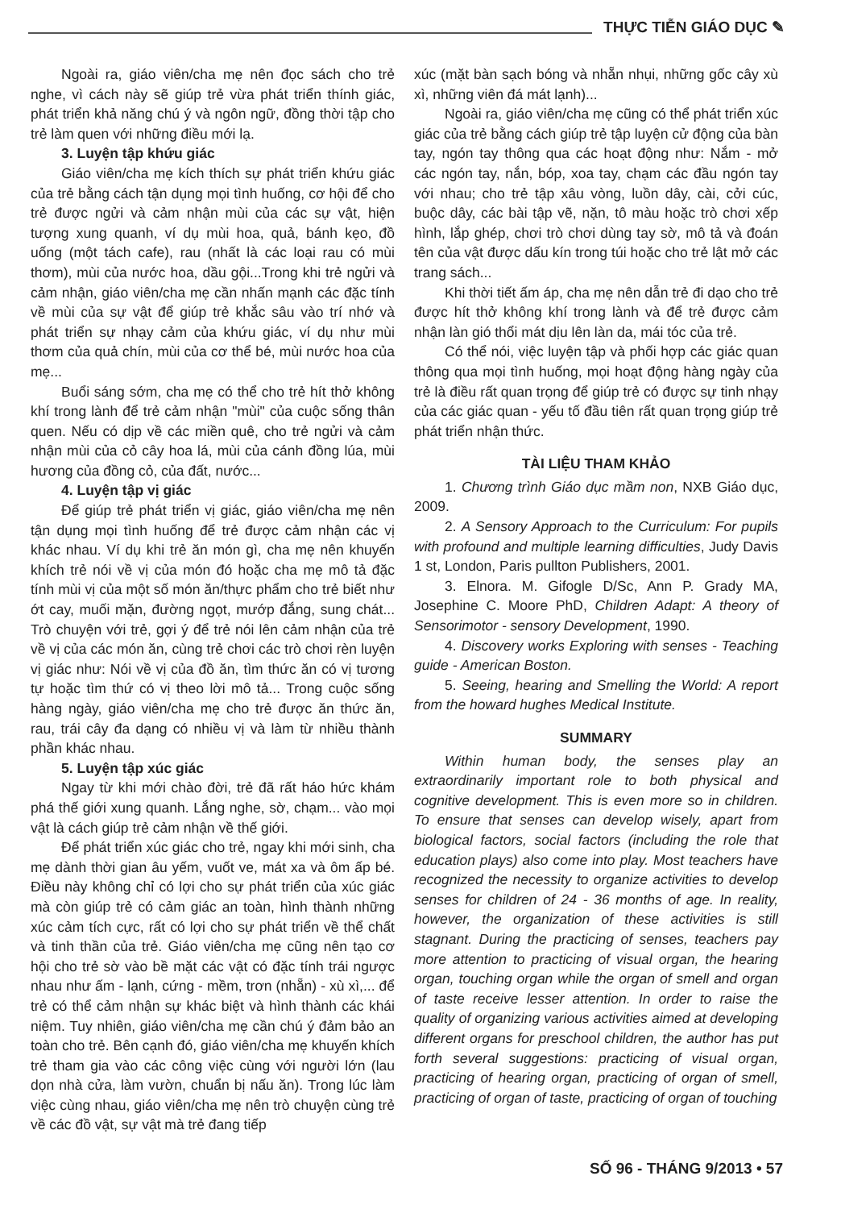THỰC TIỄN GIÁO DỤC ✎
Ngoài ra, giáo viên/cha mẹ nên đọc sách cho trẻ nghe, vì cách này sẽ giúp trẻ vừa phát triển thính giác, phát triển khả năng chú ý và ngôn ngữ, đồng thời tập cho trẻ làm quen với những điều mới lạ.
3. Luyện tập khứu giác
Giáo viên/cha mẹ kích thích sự phát triển khứu giác của trẻ bằng cách tận dụng mọi tình huống, cơ hội để cho trẻ được ngửi và cảm nhận mùi của các sự vật, hiện tượng xung quanh, ví dụ mùi hoa, quả, bánh kẹo, đồ uống (một tách cafe), rau (nhất là các loại rau có mùi thơm), mùi của nước hoa, dầu gội...Trong khi trẻ ngửi và cảm nhận, giáo viên/cha mẹ cần nhấn mạnh các đặc tính về mùi của sự vật để giúp trẻ khắc sâu vào trí nhớ và phát triển sự nhạy cảm của khứu giác, ví dụ như mùi thơm của quả chín, mùi của cơ thể bé, mùi nước hoa của mẹ...
Buổi sáng sớm, cha mẹ có thể cho trẻ hít thở không khí trong lành để trẻ cảm nhận "mùi" của cuộc sống thân quen. Nếu có dịp về các miền quê, cho trẻ ngửi và cảm nhận mùi của cỏ cây hoa lá, mùi của cánh đồng lúa, mùi hương của đồng cỏ, của đất, nước...
4. Luyện tập vị giác
Để giúp trẻ phát triển vị giác, giáo viên/cha mẹ nên tận dụng mọi tình huống để trẻ được cảm nhận các vị khác nhau. Ví dụ khi trẻ ăn món gì, cha mẹ nên khuyến khích trẻ nói về vị của món đó hoặc cha mẹ mô tả đặc tính mùi vị của một số món ăn/thực phẩm cho trẻ biết như ớt cay, muối mặn, đường ngọt, mướp đắng, sung chát... Trò chuyện với trẻ, gợi ý để trẻ nói lên cảm nhận của trẻ về vị của các món ăn, cùng trẻ chơi các trò chơi rèn luyện vị giác như: Nói về vị của đồ ăn, tìm thức ăn có vị tương tự hoặc tìm thứ có vị theo lời mô tả... Trong cuộc sống hàng ngày, giáo viên/cha mẹ cho trẻ được ăn thức ăn, rau, trái cây đa dạng có nhiều vị và làm từ nhiều thành phần khác nhau.
5. Luyện tập xúc giác
Ngay từ khi mới chào đời, trẻ đã rất háo hức khám phá thế giới xung quanh. Lắng nghe, sờ, chạm... vào mọi vật là cách giúp trẻ cảm nhận về thế giới.
Để phát triển xúc giác cho trẻ, ngay khi mới sinh, cha mẹ dành thời gian âu yếm, vuốt ve, mát xa và ôm ấp bé. Điều này không chỉ có lợi cho sự phát triển của xúc giác mà còn giúp trẻ có cảm giác an toàn, hình thành những xúc cảm tích cực, rất có lợi cho sự phát triển về thể chất và tinh thần của trẻ. Giáo viên/cha mẹ cũng nên tạo cơ hội cho trẻ sờ vào bề mặt các vật có đặc tính trái ngược nhau như ấm - lạnh, cứng - mềm, trơn (nhẵn) - xù xì,... để trẻ có thể cảm nhận sự khác biệt và hình thành các khái niệm. Tuy nhiên, giáo viên/cha mẹ cần chú ý đảm bảo an toàn cho trẻ. Bên cạnh đó, giáo viên/cha mẹ khuyến khích trẻ tham gia vào các công việc cùng với người lớn (lau dọn nhà cửa, làm vườn, chuẩn bị nấu ăn). Trong lúc làm việc cùng nhau, giáo viên/cha mẹ nên trò chuyện cùng trẻ về các đồ vật, sự vật mà trẻ đang tiếp
xúc (mặt bàn sạch bóng và nhẵn nhụi, những gốc cây xù xì, những viên đá mát lạnh)...
Ngoài ra, giáo viên/cha mẹ cũng có thể phát triển xúc giác của trẻ bằng cách giúp trẻ tập luyện cử động của bàn tay, ngón tay thông qua các hoạt động như: Nắm - mở các ngón tay, nắn, bóp, xoa tay, chạm các đầu ngón tay với nhau; cho trẻ tập xâu vòng, luồn dây, cài, cởi cúc, buộc dây, các bài tập vẽ, nặn, tô màu hoặc trò chơi xếp hình, lắp ghép, chơi trò chơi dùng tay sờ, mô tả và đoán tên của vật được dấu kín trong túi hoặc cho trẻ lật mở các trang sách...
Khi thời tiết ấm áp, cha mẹ nên dẫn trẻ đi dạo cho trẻ được hít thở không khí trong lành và để trẻ được cảm nhận làn gió thổi mát dịu lên làn da, mái tóc của trẻ.
Có thể nói, việc luyện tập và phối hợp các giác quan thông qua mọi tình huống, mọi hoạt động hàng ngày của trẻ là điều rất quan trọng để giúp trẻ có được sự tinh nhạy của các giác quan - yếu tố đầu tiên rất quan trọng giúp trẻ phát triển nhận thức.
TÀI LIỆU THAM KHẢO
1. Chương trình Giáo dục mầm non, NXB Giáo dục, 2009.
2. A Sensory Approach to the Curriculum: For pupils with profound and multiple learning difficulties, Judy Davis 1 st, London, Paris pullton Publishers, 2001.
3. Elnora. M. Gifogle D/Sc, Ann P. Grady MA, Josephine C. Moore PhD, Children Adapt: A theory of Sensorimotor - sensory Development, 1990.
4. Discovery works Exploring with senses - Teaching guide - American Boston.
5. Seeing, hearing and Smelling the World: A report from the howard hughes Medical Institute.
SUMMARY
Within human body, the senses play an extraordinarily important role to both physical and cognitive development. This is even more so in children. To ensure that senses can develop wisely, apart from biological factors, social factors (including the role that education plays) also come into play. Most teachers have recognized the necessity to organize activities to develop senses for children of 24 - 36 months of age. In reality, however, the organization of these activities is still stagnant. During the practicing of senses, teachers pay more attention to practicing of visual organ, the hearing organ, touching organ while the organ of smell and organ of taste receive lesser attention. In order to raise the quality of organizing various activities aimed at developing different organs for preschool children, the author has put forth several suggestions: practicing of visual organ, practicing of hearing organ, practicing of organ of smell, practicing of organ of taste, practicing of organ of touching
SỐ 96 - THÁNG 9/2013 • 57